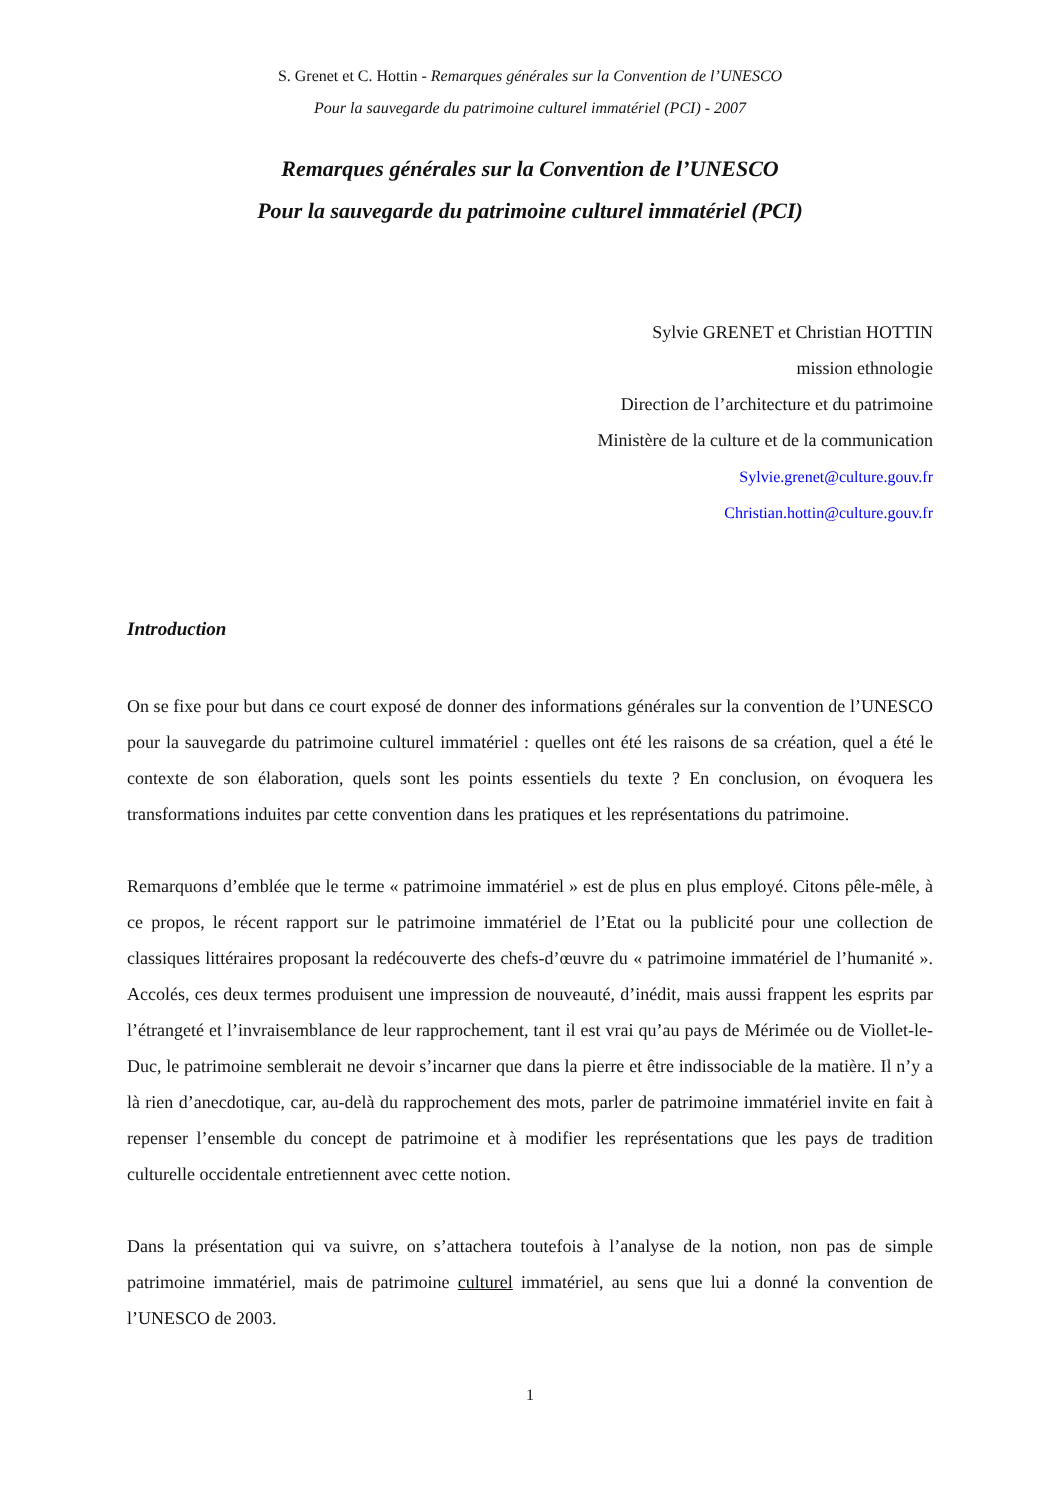S. Grenet et C. Hottin - Remarques générales sur la Convention de l’UNESCO
Pour la sauvegarde du patrimoine culturel immatériel (PCI) - 2007
Remarques générales sur la Convention de l’UNESCO
Pour la sauvegarde du patrimoine culturel immatériel (PCI)
Sylvie GRENET et Christian HOTTIN
mission ethnologie
Direction de l’architecture et du patrimoine
Ministère de la culture et de la communication
Sylvie.grenet@culture.gouv.fr
Christian.hottin@culture.gouv.fr
Introduction
On se fixe pour but dans ce court exposé de donner des informations générales sur la convention de l’UNESCO pour la sauvegarde du patrimoine culturel immatériel : quelles ont été les raisons de sa création, quel a été le contexte de son élaboration, quels sont les points essentiels du texte ? En conclusion, on évoquera les transformations induites par cette convention dans les pratiques et les représentations du patrimoine.
Remarquons d’emblée que le terme « patrimoine immatériel » est de plus en plus employé. Citons pêle-mêle, à ce propos, le récent rapport sur le patrimoine immatériel de l’Etat ou la publicité pour une collection de classiques littéraires proposant la redécouverte des chefs-d’œuvre du « patrimoine immatériel de l’humanité ». Accolés, ces deux termes produisent une impression de nouveauté, d’inédit, mais aussi frappent les esprits par l’étrangeté et l’invraisemblance de leur rapprochement, tant il est vrai qu’au pays de Mérimée ou de Viollet-le-Duc, le patrimoine semblerait ne devoir s’incarner que dans la pierre et être indissociable de la matière. Il n’y a là rien d’anecdotique, car, au-delà du rapprochement des mots, parler de patrimoine immatériel invite en fait à repenser l’ensemble du concept de patrimoine et à modifier les représentations que les pays de tradition culturelle occidentale entretiennent avec cette notion.
Dans la présentation qui va suivre, on s’attachera toutefois à l’analyse de la notion, non pas de simple patrimoine immatériel, mais de patrimoine culturel immatériel, au sens que lui a donné la convention de l’UNESCO de 2003.
1